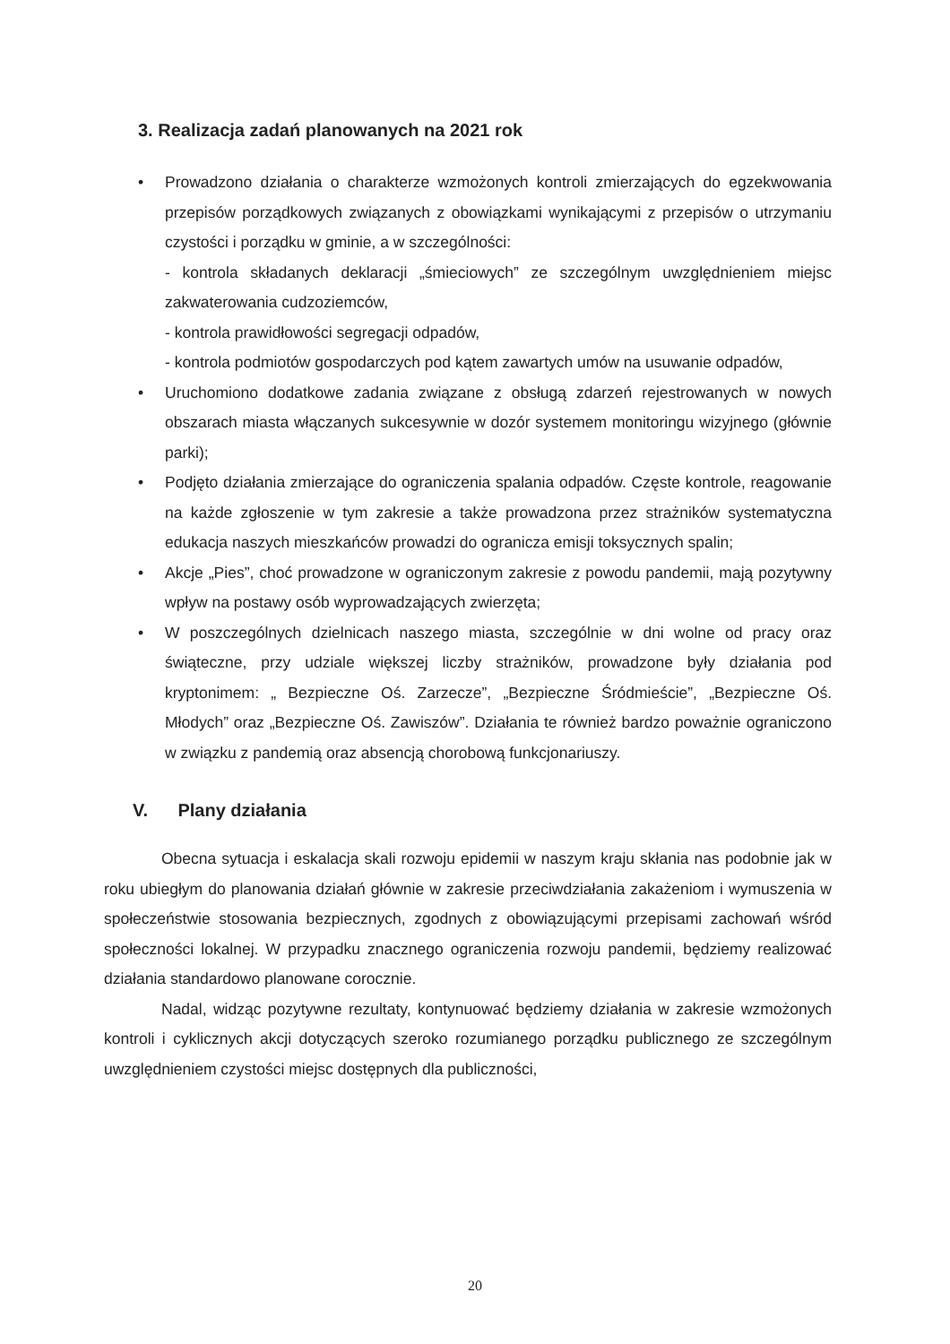3. Realizacja zadań planowanych na 2021 rok
• Prowadzono działania o charakterze wzmożonych kontroli zmierzających do egzekwowania przepisów porządkowych związanych z obowiązkami wynikającymi z przepisów o utrzymaniu czystości i porządku w gminie, a w szczególności:
- kontrola składanych deklaracji „śmieciowych” ze szczególnym uwzględnieniem miejsc zakwaterowania cudzoziemców,
- kontrola prawidłowości segregacji odpadów,
- kontrola podmiotów gospodarczych pod kątem zawartych umów na usuwanie odpadów,
• Uruchomiono dodatkowe zadania związane z obsługą zdarzeń rejestrowanych w nowych obszarach miasta włączanych sukcesywnie w dozór systemem monitoringu wizyjnego (głównie parki);
• Podjęto działania zmierzające do ograniczenia spalania odpadów. Częste kontrole, reagowanie na każde zgłoszenie w tym zakresie a także prowadzona przez strażników systematyczna edukacja naszych mieszkańców prowadzi do ogranicza emisji toksycznych spalin;
• Akcje „Pies”, choć prowadzone w ograniczonym zakresie z powodu pandemii, mają pozytywny wpływ na postawy osób wyprowadzających zwierzęta;
• W poszczególnych dzielnicach naszego miasta, szczególnie w dni wolne od pracy oraz świąteczne, przy udziale większej liczby strażników, prowadzone były działania pod kryptonimem: „ Bezpieczne Oś. Zarzecze”, „Bezpieczne Śródmieście”, „Bezpieczne Oś. Młodych” oraz „Bezpieczne Oś. Zawiszów”. Działania te również bardzo poważnie ograniczono w związku z pandemią oraz absencją chorobową funkcjonariuszy.
V. Plany działania
Obecna sytuacja i eskalacja skali rozwoju epidemii w naszym kraju skłania nas podobnie jak w roku ubiegłym do planowania działań głównie w zakresie przeciwdziałania zakażeniom i wymuszenia w społeczeństwie stosowania bezpiecznych, zgodnych z obowiązującymi przepisami zachowań wśród społeczności lokalnej. W przypadku znacznego ograniczenia rozwoju pandemii, będziemy realizować działania standardowo planowane corocznie.
Nadal, widząc pozytywne rezultaty, kontynuować będziemy działania w zakresie wzmożonych kontroli i cyklicznych akcji dotyczących szeroko rozumianego porządku publicznego ze szczególnym uwzględnieniem czystości miejsc dostępnych dla publiczności,
20